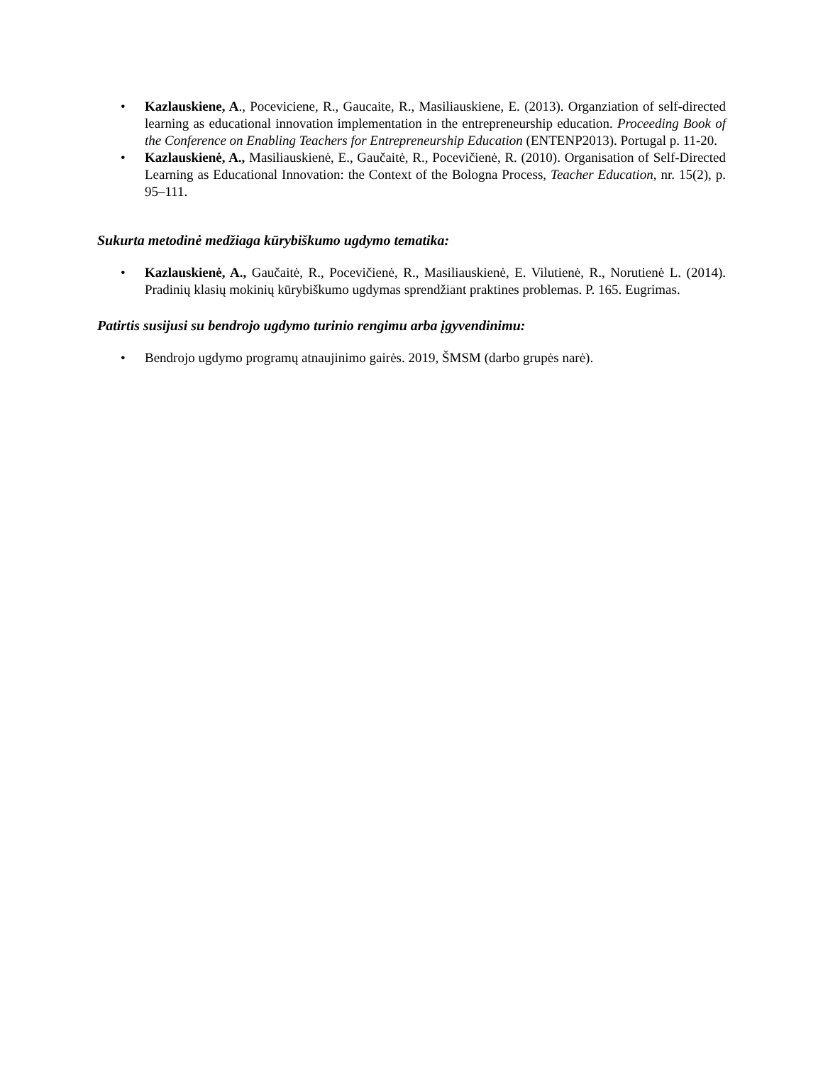• Kazlauskiene, A., Poceviciene, R., Gaucaite, R., Masiliauskiene, E. (2013). Organziation of self-directed learning as educational innovation implementation in the entrepreneurship education. Proceeding Book of the Conference on Enabling Teachers for Entrepreneurship Education (ENTENP2013). Portugal p. 11-20.
• Kazlauskienė, A., Masiliauskienė, E., Gaučaitė, R., Pocevičienė, R. (2010). Organisation of Self-Directed Learning as Educational Innovation: the Context of the Bologna Process, Teacher Education, nr. 15(2), p. 95–111.
Sukurta metodinė medžiaga kūrybiškumo ugdymo tematika:
• Kazlauskienė, A., Gaučaitė, R., Pocevičienė, R., Masiliauskienė, E. Vilutienė, R., Norutienė L. (2014). Pradinių klasių mokinių kūrybiškumo ugdymas sprendžiant praktines problemas. P. 165. Eugrimas.
Patirtis susijusi su bendrojo ugdymo turinio rengimu arba įgyvendinimu:
• Bendrojo ugdymo programų atnaujinimo gairės. 2019, ŠMSM (darbo grupės narė).